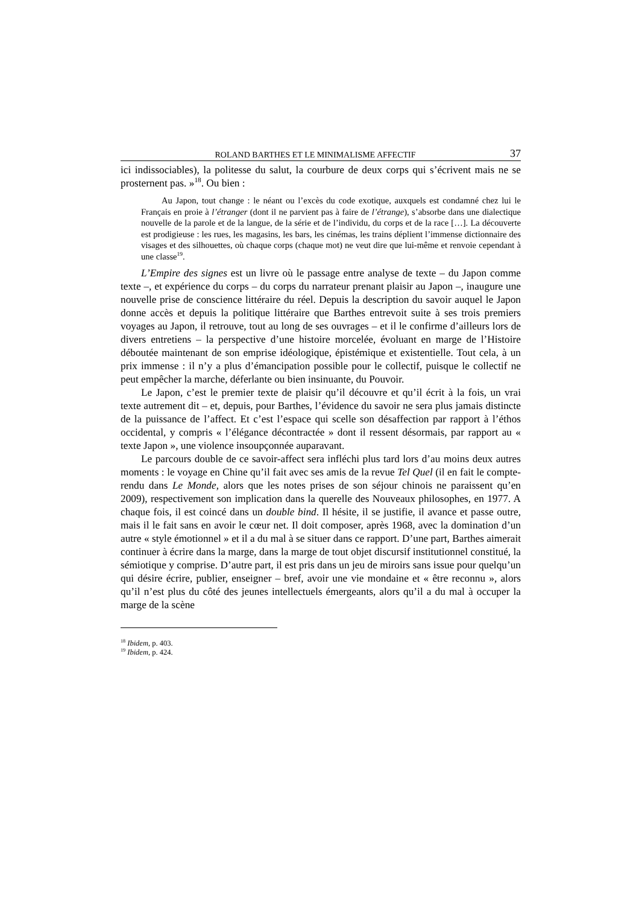ROLAND BARTHES ET LE MINIMALISME AFFECTIF 37
ici indissociables), la politesse du salut, la courbure de deux corps qui s’écrivent mais ne se prosternent pas. »<sup>18</sup>. Ou bien :
Au Japon, tout change : le néant ou l’excès du code exotique, auxquels est condamné chez lui le Français en proie à l’étranger (dont il ne parvient pas à faire de l’étrange), s’absorbe dans une dialectique nouvelle de la parole et de la langue, de la série et de l’individu, du corps et de la race […]. La découverte est prodigieuse : les rues, les magasins, les bars, les cinémas, les trains déplient l’immense dictionnaire des visages et des silhouettes, où chaque corps (chaque mot) ne veut dire que lui-même et renvoie cependant à une classe<sup>19</sup>.
L’Empire des signes est un livre où le passage entre analyse de texte – du Japon comme texte –, et expérience du corps – du corps du narrateur prenant plaisir au Japon –, inaugure une nouvelle prise de conscience littéraire du réel. Depuis la description du savoir auquel le Japon donne accès et depuis la politique littéraire que Barthes entrevoit suite à ses trois premiers voyages au Japon, il retrouve, tout au long de ses ouvrages – et il le confirme d’ailleurs lors de divers entretiens – la perspective d’une histoire morcelée, évoluant en marge de l’Histoire déboutée maintenant de son emprise idéologique, épistémique et existentielle. Tout cela, à un prix immense : il n’y a plus d’émancipation possible pour le collectif, puisque le collectif ne peut empêcher la marche, déferlante ou bien insinuante, du Pouvoir.
Le Japon, c’est le premier texte de plaisir qu’il découvre et qu’il écrit à la fois, un vrai texte autrement dit – et, depuis, pour Barthes, l’évidence du savoir ne sera plus jamais distincte de la puissance de l’affect. Et c’est l’espace qui scelle son désaffection par rapport à l’éthos occidental, y compris « l’élégance décontractée » dont il ressent désormais, par rapport au « texte Japon », une violence insoupçonnée auparavant.
Le parcours double de ce savoir-affect sera infléchi plus tard lors d’au moins deux autres moments : le voyage en Chine qu’il fait avec ses amis de la revue Tel Quel (il en fait le compte-rendu dans Le Monde, alors que les notes prises de son séjour chinois ne paraissent qu’en 2009), respectivement son implication dans la querelle des Nouveaux philosophes, en 1977. A chaque fois, il est coincé dans un double bind. Il hésite, il se justifie, il avance et passe outre, mais il le fait sans en avoir le cœur net. Il doit composer, après 1968, avec la domination d’un autre « style émotionnel » et il a du mal à se situer dans ce rapport. D’une part, Barthes aimerait continuer à écrire dans la marge, dans la marge de tout objet discursif institutionnel constitué, la sémiotique y comprise. D’autre part, il est pris dans un jeu de miroirs sans issue pour quelqu’un qui désire écrire, publier, enseigner – bref, avoir une vie mondaine et « être reconnu », alors qu’il n’est plus du côté des jeunes intellectuels émergeants, alors qu’il a du mal à occuper la marge de la scène
<sup>18</sup> Ibidem, p. 403.
<sup>19</sup> Ibidem, p. 424.